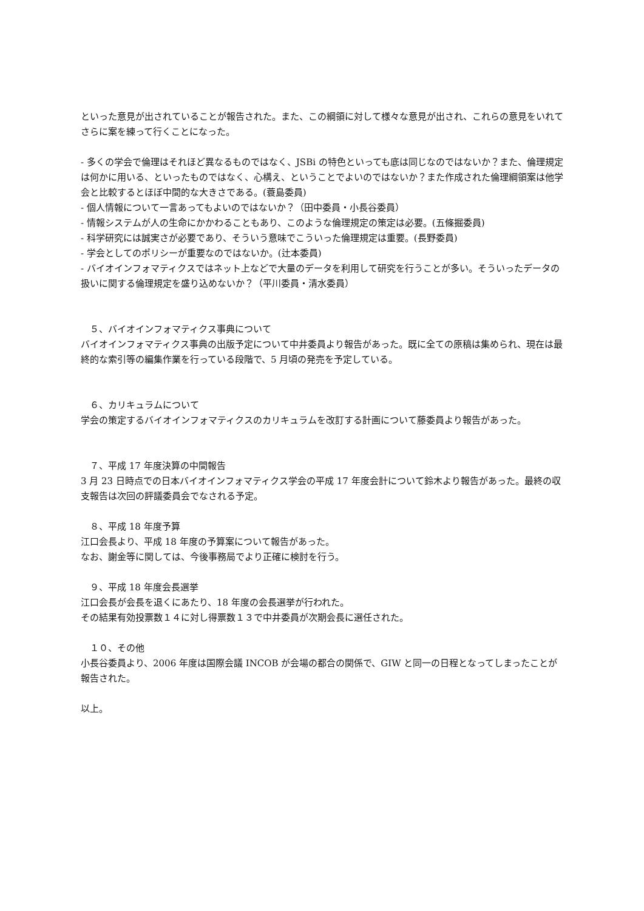といった意見が出されていることが報告された。また、この綱領に対して様々な意見が出され、これらの意見をいれてさらに案を練って行くことになった。
- 多くの学会で倫理はそれほど異なるものではなく、JSBi の特色といっても底は同じなのではないか？また、倫理規定は何かに用いる、といったものではなく、心構え、ということでよいのではないか？また作成された倫理綱領案は他学会と比較するとほぼ中間的な大きさである。(蓑島委員)
- 個人情報について一言あってもよいのではないか？（田中委員・小長谷委員）
- 情報システムが人の生命にかかわることもあり、このような倫理規定の策定は必要。(五條掘委員)
- 科学研究には誠実さが必要であり、そういう意味でこういった倫理規定は重要。(長野委員)
- 学会としてのポリシーが重要なのではないか。(辻本委員)
- バイオインフォマティクスではネット上などで大量のデータを利用して研究を行うことが多い。そういったデータの扱いに関する倫理規定を盛り込めないか？（平川委員・清水委員）
　５、バイオインフォマティクス事典について
バイオインフォマティクス事典の出版予定について中井委員より報告があった。既に全ての原稿は集められ、現在は最終的な索引等の編集作業を行っている段階で、5 月頃の発売を予定している。
　６、カリキュラムについて
学会の策定するバイオインフォマティクスのカリキュラムを改訂する計画について藤委員より報告があった。
　７、平成 17 年度決算の中間報告
3 月 23 日時点での日本バイオインフォマティクス学会の平成 17 年度会計について鈴木より報告があった。最終の収支報告は次回の評議委員会でなされる予定。
　８、平成 18 年度予算
江口会長より、平成 18 年度の予算案について報告があった。
なお、謝金等に関しては、今後事務局でより正確に検討を行う。
　９、平成 18 年度会長選挙
江口会長が会長を退くにあたり、18 年度の会長選挙が行われた。
その結果有効投票数１４に対し得票数１３で中井委員が次期会長に選任された。
　１０、その他
小長谷委員より、2006 年度は国際会議 INCOB が会場の都合の関係で、GIW と同一の日程となってしまったことが報告された。
以上。